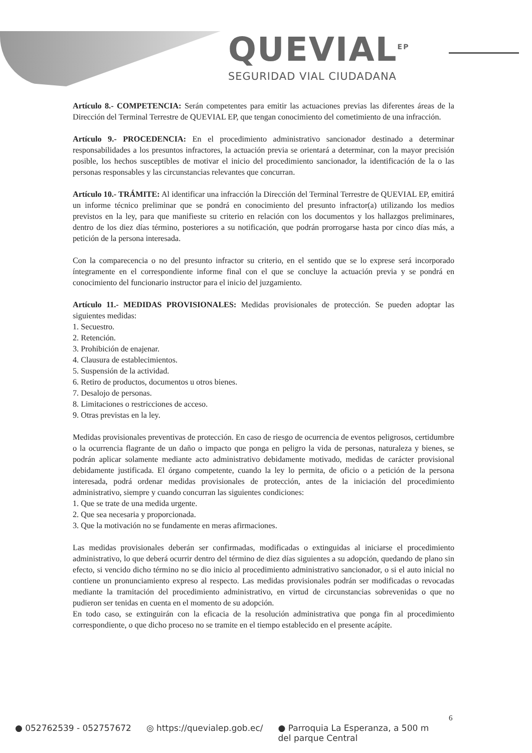QUEVIAL<sup>EP</sup>
SEGURIDAD VIAL CIUDADANA
Artículo 8.- COMPETENCIA: Serán competentes para emitir las actuaciones previas las diferentes áreas de la Dirección del Terminal Terrestre de QUEVIAL EP, que tengan conocimiento del cometimiento de una infracción.
Artículo 9.- PROCEDENCIA: En el procedimiento administrativo sancionador destinado a determinar responsabilidades a los presuntos infractores, la actuación previa se orientará a determinar, con la mayor precisión posible, los hechos susceptibles de motivar el inicio del procedimiento sancionador, la identificación de la o las personas responsables y las circunstancias relevantes que concurran.
Artículo 10.- TRÁMITE: Al identificar una infracción la Dirección del Terminal Terrestre de QUEVIAL EP, emitirá un informe técnico preliminar que se pondrá en conocimiento del presunto infractor(a) utilizando los medios previstos en la ley, para que manifieste su criterio en relación con los documentos y los hallazgos preliminares, dentro de los diez días término, posteriores a su notificación, que podrán prorrogarse hasta por cinco días más, a petición de la persona interesada.
Con la comparecencia o no del presunto infractor su criterio, en el sentido que se lo exprese será incorporado íntegramente en el correspondiente informe final con el que se concluye la actuación previa y se pondrá en conocimiento del funcionario instructor para el inicio del juzgamiento.
Artículo 11.- MEDIDAS PROVISIONALES: Medidas provisionales de protección. Se pueden adoptar las siguientes medidas:
1. Secuestro.
2. Retención.
3. Prohibición de enajenar.
4. Clausura de establecimientos.
5. Suspensión de la actividad.
6. Retiro de productos, documentos u otros bienes.
7. Desalojo de personas.
8. Limitaciones o restricciones de acceso.
9. Otras previstas en la ley.
Medidas provisionales preventivas de protección. En caso de riesgo de ocurrencia de eventos peligrosos, certidumbre o la ocurrencia flagrante de un daño o impacto que ponga en peligro la vida de personas, naturaleza y bienes, se podrán aplicar solamente mediante acto administrativo debidamente motivado, medidas de carácter provisional debidamente justificada. El órgano competente, cuando la ley lo permita, de oficio o a petición de la persona interesada, podrá ordenar medidas provisionales de protección, antes de la iniciación del procedimiento administrativo, siempre y cuando concurran las siguientes condiciones:
1. Que se trate de una medida urgente.
2. Que sea necesaria y proporcionada.
3. Que la motivación no se fundamente en meras afirmaciones.
Las medidas provisionales deberán ser confirmadas, modificadas o extinguidas al iniciarse el procedimiento administrativo, lo que deberá ocurrir dentro del término de diez días siguientes a su adopción, quedando de plano sin efecto, si vencido dicho término no se dio inicio al procedimiento administrativo sancionador, o si el auto inicial no contiene un pronunciamiento expreso al respecto. Las medidas provisionales podrán ser modificadas o revocadas mediante la tramitación del procedimiento administrativo, en virtud de circunstancias sobrevenidas o que no pudieron ser tenidas en cuenta en el momento de su adopción.
En todo caso, se extinguirán con la eficacia de la resolución administrativa que ponga fin al procedimiento correspondiente, o que dicho proceso no se tramite en el tiempo establecido en el presente acápite.
6
● 052762539 - 052757672 ◎ https://quevialep.gob.ec/ ● Parroquia La Esperanza, a 500 m
del parque Central